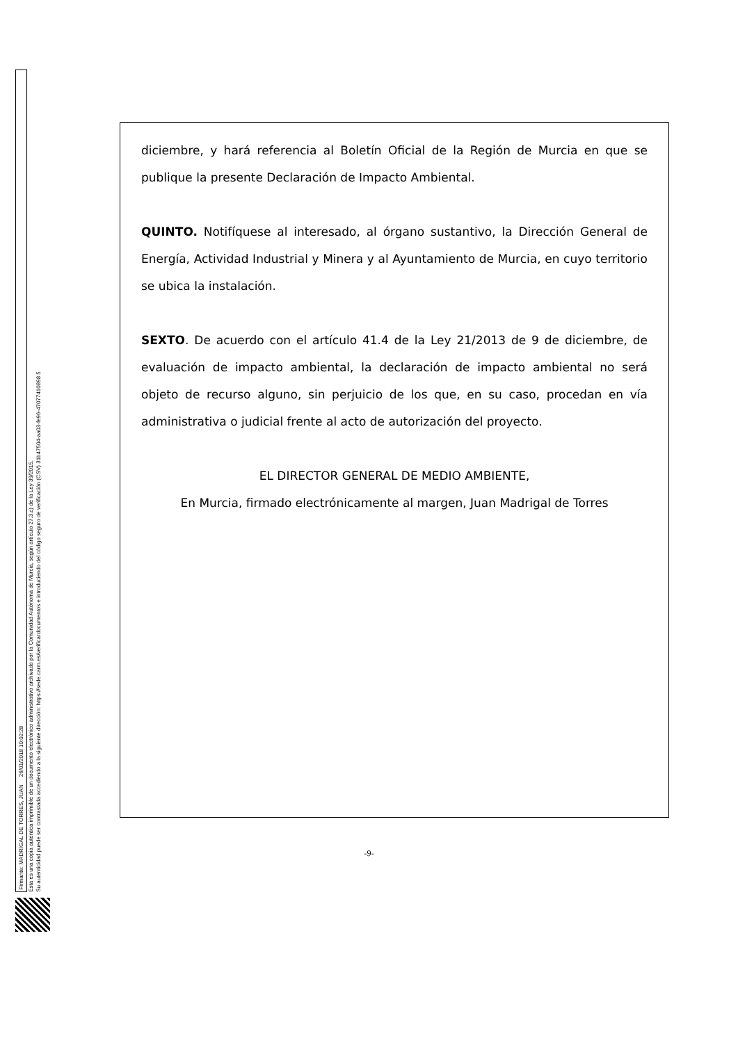Firmante: MADRIGAL DE TORRES, JUAN 26/01/2018 10:02:28
Esta es una copia auténtica imprimible de un documento electrónico administrativo archivado por la Comunidad Autónoma de Murcia, según artículo 27.3.c) de la Ley 39/2015.
Su autenticidad puede ser contrastada accediendo a la siguiente dirección: https://sede.carm.es/verificardocumentos e introduciendo del código seguro de verificación (CSV) 31b47504-aa03-fe96-47077410898 5
diciembre, y hará referencia al Boletín Oficial de la Región de Murcia en que se publique la presente Declaración de Impacto Ambiental.
QUINTO. Notifíquese al interesado, al órgano sustantivo, la Dirección General de Energía, Actividad Industrial y Minera y al Ayuntamiento de Murcia, en cuyo territorio se ubica la instalación.
SEXTO. De acuerdo con el artículo 41.4 de la Ley 21/2013 de 9 de diciembre, de evaluación de impacto ambiental, la declaración de impacto ambiental no será objeto de recurso alguno, sin perjuicio de los que, en su caso, procedan en vía administrativa o judicial frente al acto de autorización del proyecto.
EL DIRECTOR GENERAL DE MEDIO AMBIENTE,
En Murcia, firmado electrónicamente al margen, Juan Madrigal de Torres
-9-